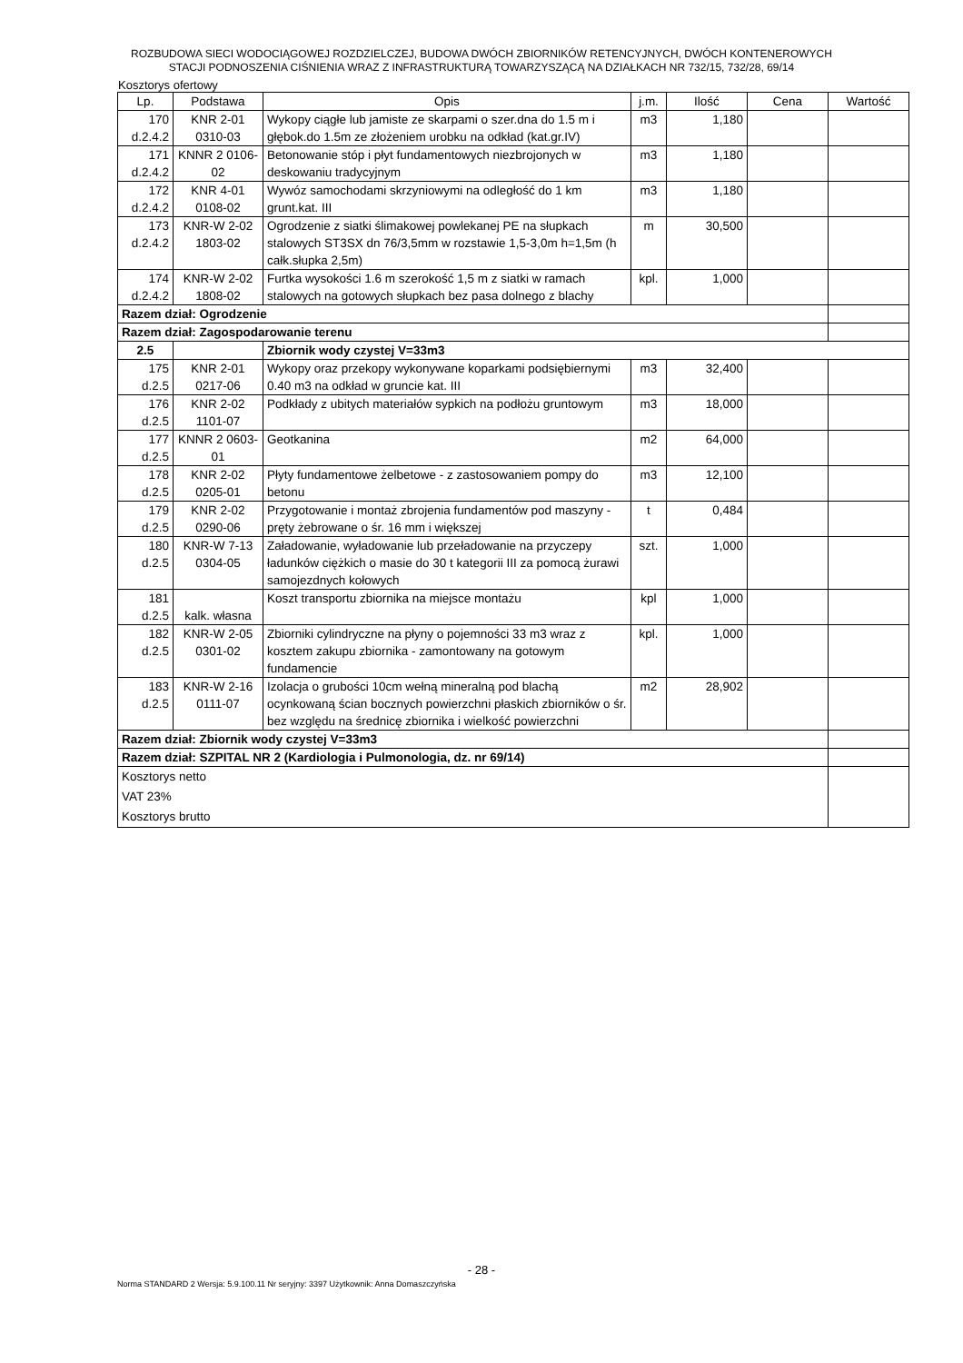ROZBUDOWA SIECI WODOCIĄGOWEJ ROZDZIELCZEJ, BUDOWA DWÓCH ZBIORNIKÓW RETENCYJNYCH, DWÓCH KONTENEROWYCH
STACJI PODNOSZENIA CIŚNIENIA WRAZ Z INFRASTRUKTURĄ TOWARZYSZĄCĄ NA DZIAŁKACH NR 732/15, 732/28, 69/14
Kosztorys ofertowy
| Lp. | Podstawa | Opis | j.m. | Ilość | Cena | Wartość |
| --- | --- | --- | --- | --- | --- | --- |
| 170 d.2.4.2 | KNR 2-01 0310-03 | Wykopy ciągłe lub jamiste ze skarpami o szer.dna do 1.5 m i głębok.do 1.5m ze złożeniem urobku na odkład (kat.gr.IV) | m3 | 1,180 | | |
| 171 d.2.4.2 | KNNR 2 0106- 02 | Betonowanie stóp i płyt fundamentowych niezbrojonych w deskowaniu tradycyjnym | m3 | 1,180 | | |
| 172 d.2.4.2 | KNR 4-01 0108-02 | Wywóz samochodami skrzyniowymi na odległość do 1 km grunt.kat. III | m3 | 1,180 | | |
| 173 d.2.4.2 | KNR-W 2-02 1803-02 | Ogrodzenie z siatki ślimakowej powlekanej PE na słupkach stalowych ST3SX dn 76/3,5mm w rozstawie 1,5-3,0m h=1,5m (h całk.słupka 2,5m) | m | 30,500 | | |
| 174 d.2.4.2 | KNR-W 2-02 1808-02 | Furtka wysokości 1.6 m szerokość 1,5 m z siatki w ramach stalowych na gotowych słupkach bez pasa dolnego z blachy | kpl. | 1,000 | | |
| Razem dział: Ogrodzenie | | | | | | |
| Razem dział: Zagospodarowanie terenu | | | | | | |
| 2.5 | | Zbiornik wody czystej V=33m3 | | | | |
| 175 d.2.5 | KNR 2-01 0217-06 | Wykopy oraz przekopy wykonywane koparkami podsiębiernymi 0.40 m3 na odkład w gruncie kat. III | m3 | 32,400 | | |
| 176 d.2.5 | KNR 2-02 1101-07 | Podkłady z ubitych materiałów sypkich na podłożu gruntowym | m3 | 18,000 | | |
| 177 d.2.5 | KNNR 2 0603- 01 | Geotkanina | m2 | 64,000 | | |
| 178 d.2.5 | KNR 2-02 0205-01 | Płyty fundamentowe żelbetowe - z zastosowaniem pompy do betonu | m3 | 12,100 | | |
| 179 d.2.5 | KNR 2-02 0290-06 | Przygotowanie i montaż zbrojenia fundamentów pod maszyny - pręty żebrowane o śr. 16 mm i większej | t | 0,484 | | |
| 180 d.2.5 | KNR-W 7-13 0304-05 | Załadowanie, wyładowanie lub przeładowanie na przyczepy ładunków ciężkich o masie do 30 t kategorii III za pomocą żurawi samojezdnych kołowych | szt. | 1,000 | | |
| 181 d.2.5 | kalk. własna | Koszt transportu zbiornika na miejsce montażu | kpl | 1,000 | | |
| 182 d.2.5 | KNR-W 2-05 0301-02 | Zbiorniki cylindryczne na płyny o pojemności 33 m3 wraz z kosztem zakupu zbiornika - zamontowany na gotowym fundamencie | kpl. | 1,000 | | |
| 183 d.2.5 | KNR-W 2-16 0111-07 | Izolacja o grubości 10cm wełną mineralną pod blachą ocynkowaną ścian bocznych powierzchni płaskich zbiorników o śr. bez względu na średnicę zbiornika i wielkość powierzchni | m2 | 28,902 | | |
| Razem dział: Zbiornik wody czystej V=33m3 | | | | | | |
| Razem dział: SZPITAL NR 2 (Kardiologia i Pulmonologia, dz. nr 69/14) | | | | | | |
| Kosztorys netto VAT 23% Kosztorys brutto | | | | | | |
- 28 -
Norma STANDARD 2 Wersja: 5.9.100.11 Nr seryjny: 3397 Użytkownik: Anna Domaszczyńska